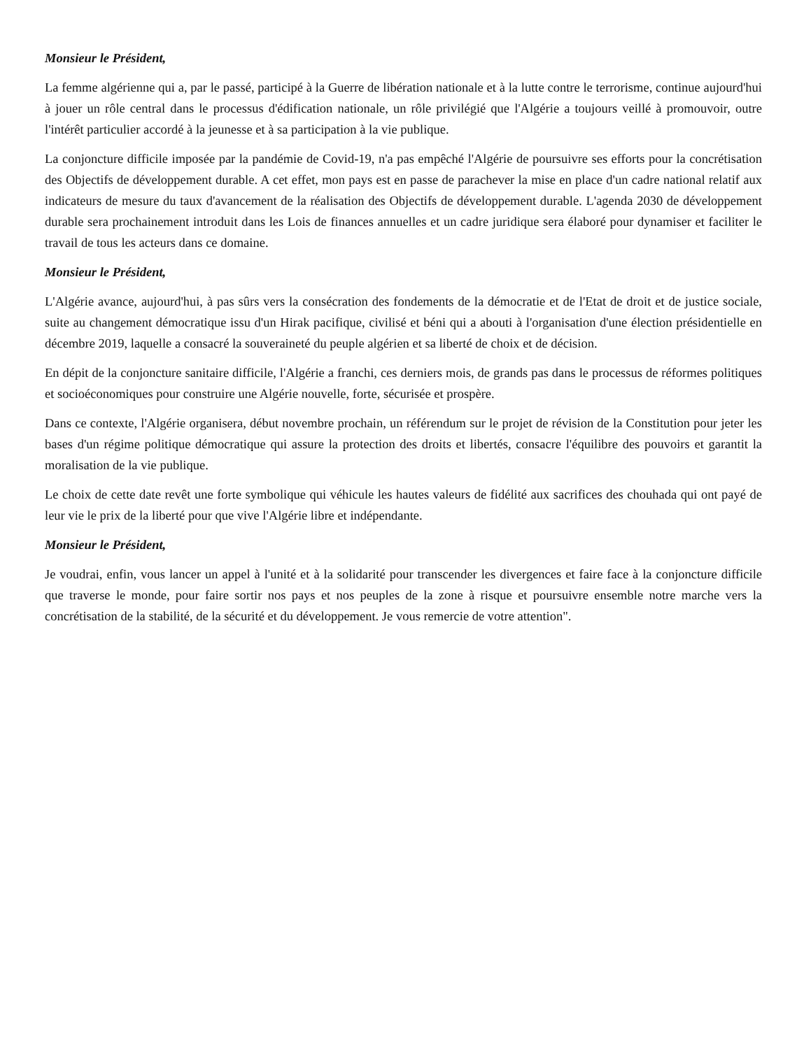Monsieur le Président,
La femme algérienne qui a, par le passé, participé à la Guerre de libération nationale et à la lutte contre le terrorisme, continue aujourd'hui à jouer un rôle central dans le processus d'édification nationale, un rôle privilégié que l'Algérie a toujours veillé à promouvoir, outre l'intérêt particulier accordé à la jeunesse et à sa participation à la vie publique.
La conjoncture difficile imposée par la pandémie de Covid-19, n'a pas empêché l'Algérie de poursuivre ses efforts pour la concrétisation des Objectifs de développement durable. A cet effet, mon pays est en passe de parachever la mise en place d'un cadre national relatif aux indicateurs de mesure du taux d'avancement de la réalisation des Objectifs de développement durable. L'agenda 2030 de développement durable sera prochainement introduit dans les Lois de finances annuelles et un cadre juridique sera élaboré pour dynamiser et faciliter le travail de tous les acteurs dans ce domaine.
Monsieur le Président,
L'Algérie avance, aujourd'hui, à pas sûrs vers la consécration des fondements de la démocratie et de l'Etat de droit et de justice sociale, suite au changement démocratique issu d'un Hirak pacifique, civilisé et béni qui a abouti à l'organisation d'une élection présidentielle en décembre 2019, laquelle a consacré la souveraineté du peuple algérien et sa liberté de choix et de décision.
En dépit de la conjoncture sanitaire difficile, l'Algérie a franchi, ces derniers mois, de grands pas dans le processus de réformes politiques et socioéconomiques pour construire une Algérie nouvelle, forte, sécurisée et prospère.
Dans ce contexte, l'Algérie organisera, début novembre prochain, un référendum sur le projet de révision de la Constitution pour jeter les bases d'un régime politique démocratique qui assure la protection des droits et libertés, consacre l'équilibre des pouvoirs et garantit la moralisation de la vie publique.
Le choix de cette date revêt une forte symbolique qui véhicule les hautes valeurs de fidélité aux sacrifices des chouhada qui ont payé de leur vie le prix de la liberté pour que vive l'Algérie libre et indépendante.
Monsieur le Président,
Je voudrai, enfin, vous lancer un appel à l'unité et à la solidarité pour transcender les divergences et faire face à la conjoncture difficile que traverse le monde, pour faire sortir nos pays et nos peuples de la zone à risque et poursuivre ensemble notre marche vers la concrétisation de la stabilité, de la sécurité et du développement. Je vous remercie de votre attention".